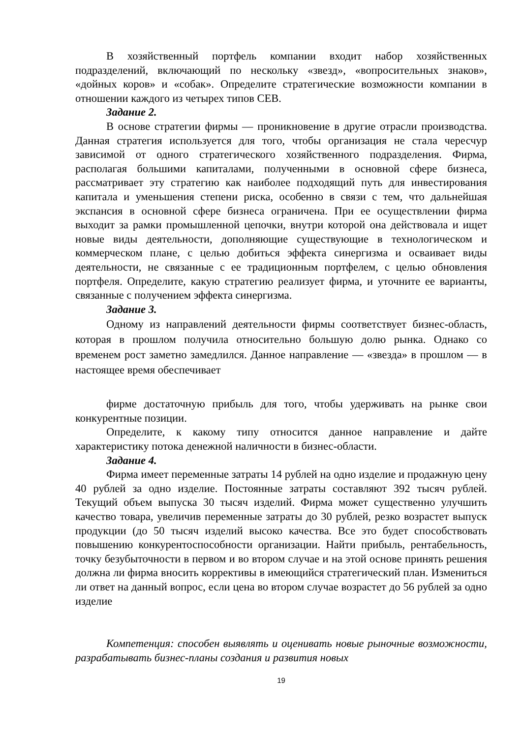В хозяйственный портфель компании входит набор хозяйственных подразделений, включающий по нескольку «звезд», «вопросительных знаков», «дойных коров» и «собак». Определите стратегические возможности компании в отношении каждого из четырех типов СЕВ.
Задание 2.
В основе стратегии фирмы — проникновение в другие отрасли производства. Данная стратегия используется для того, чтобы организация не стала чересчур зависимой от одного стратегического хозяйственного подразделения. Фирма, располагая большими капиталами, полученными в основной сфере бизнеса, рассматривает эту стратегию как наиболее подходящий путь для инвестирования капитала и уменьшения степени риска, особенно в связи с тем, что дальнейшая экспансия в основной сфере бизнеса ограничена. При ее осуществлении фирма выходит за рамки промышленной цепочки, внутри которой она действовала и ищет новые виды деятельности, дополняющие существующие в технологическом и коммерческом плане, с целью добиться эффекта синергизма и осваивает виды деятельности, не связанные с ее традиционным портфелем, с целью обновления портфеля. Определите, какую стратегию реализует фирма, и уточните ее варианты, связанные с получением эффекта синергизма.
Задание 3.
Одному из направлений деятельности фирмы соответствует бизнес-область, которая в прошлом получила относительно большую долю рынка. Однако со временем рост заметно замедлился. Данное направление — «звезда» в прошлом — в настоящее время обеспечивает
фирме достаточную прибыль для того, чтобы удерживать на рынке свои конкурентные позиции.
Определите, к какому типу относится данное направление и дайте характеристику потока денежной наличности в бизнес-области.
Задание 4.
Фирма имеет переменные затраты 14 рублей на одно изделие и продажную цену 40 рублей за одно изделие. Постоянные затраты составляют 392 тысяч рублей. Текущий объем выпуска 30 тысяч изделий. Фирма может существенно улучшить качество товара, увеличив переменные затраты до 30 рублей, резко возрастет выпуск продукции (до 50 тысяч изделий высоко качества. Все это будет способствовать повышению конкурентоспособности организации. Найти прибыль, рентабельность, точку безубыточности в первом и во втором случае и на этой основе принять решения должна ли фирма вносить коррективы в имеющийся стратегический план. Измениться ли ответ на данный вопрос, если цена во втором случае возрастет до 56 рублей за одно изделие
Компетенция: способен выявлять и оценивать новые рыночные возможности, разрабатывать бизнес-планы создания и развития новых
19